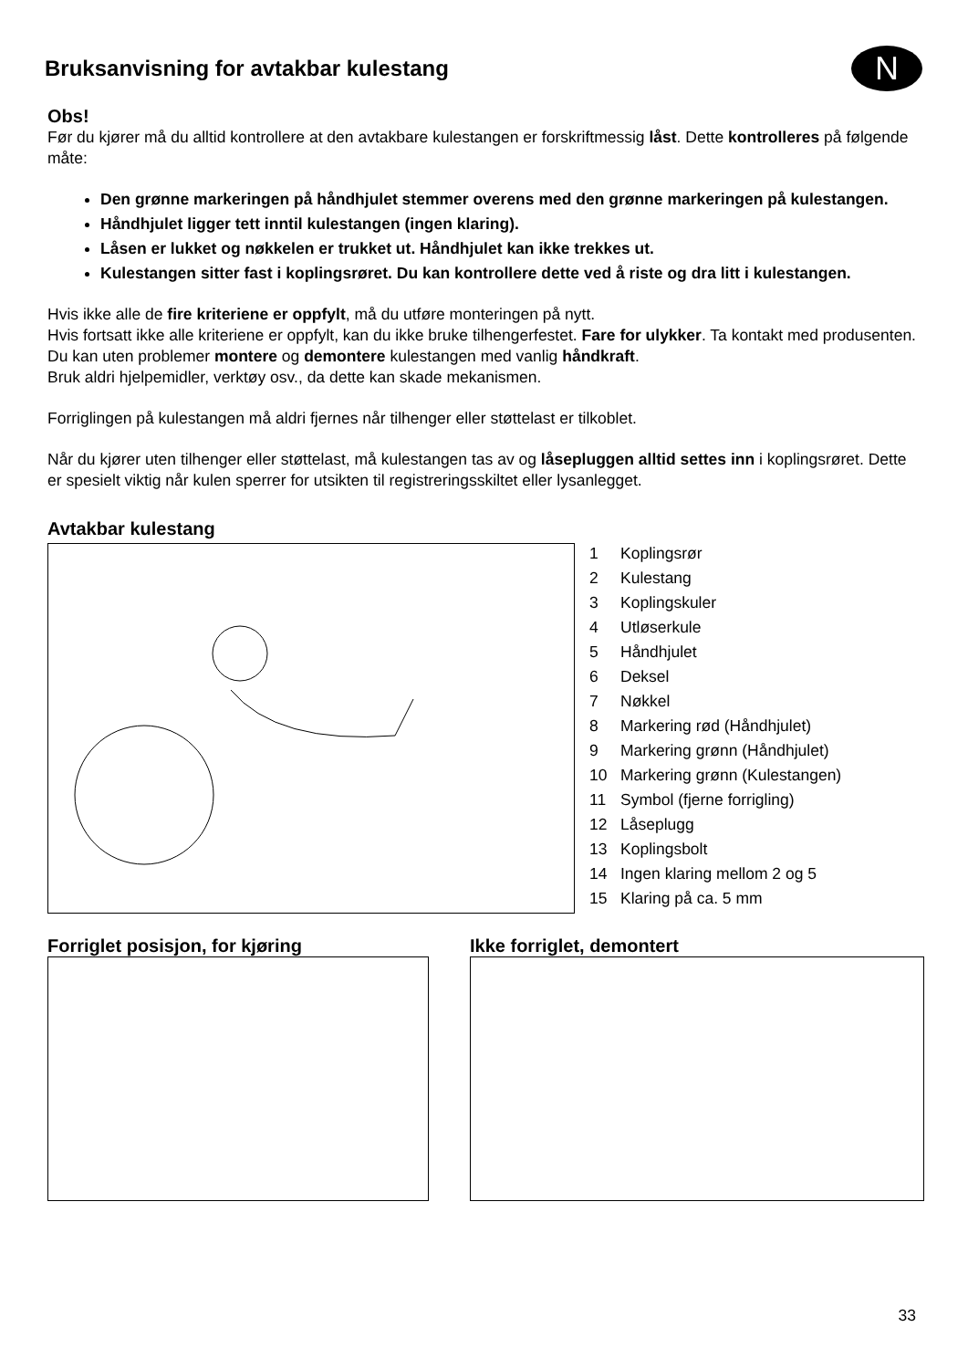N
Bruksanvisning for avtakbar kulestang
Obs!
Før du kjører må du alltid kontrollere at den avtakbare kulestangen er forskriftmessig låst. Dette kontrolleres på følgende måte:
Den grønne markeringen på håndhjulet stemmer overens med den grønne markeringen på kulestangen.
Håndhjulet ligger tett inntil kulestangen (ingen klaring).
Låsen er lukket og nøkkelen er trukket ut. Håndhjulet kan ikke trekkes ut.
Kulestangen sitter fast i koplingsrøret. Du kan kontrollere dette ved å riste og dra litt i kulestangen.
Hvis ikke alle de fire kriteriene er oppfylt, må du utføre monteringen på nytt.
Hvis fortsatt ikke alle kriteriene er oppfylt, kan du ikke bruke tilhengerfestet. Fare for ulykker. Ta kontakt med produsenten.
Du kan uten problemer montere og demontere kulestangen med vanlig håndkraft.
Bruk aldri hjelpemidler, verktøy osv., da dette kan skade mekanismen.
Forriglingen på kulestangen må aldri fjernes når tilhenger eller støttelast er tilkoblet.
Når du kjører uten tilhenger eller støttelast, må kulestangen tas av og låsepluggen alltid settes inn i koplingsrøret. Dette er spesielt viktig når kulen sperrer for utsikten til registreringsskiltet eller lysanlegget.
Avtakbar kulestang
1 Koplingsrør
2 Kulestang
3 Koplingskuler
4 Utløserkule
5 Håndhjulet
6 Deksel
7 Nøkkel
8 Markering rød (Håndhjulet)
9 Markering grønn (Håndhjulet)
10 Markering grønn (Kulestangen)
11 Symbol (fjerne forrigling)
12 Låseplugg
13 Koplingsbolt
14 Ingen klaring mellom 2 og 5
15 Klaring på ca. 5 mm
Forriglet posisjon, for kjøring
Ikke forriglet, demontert
33